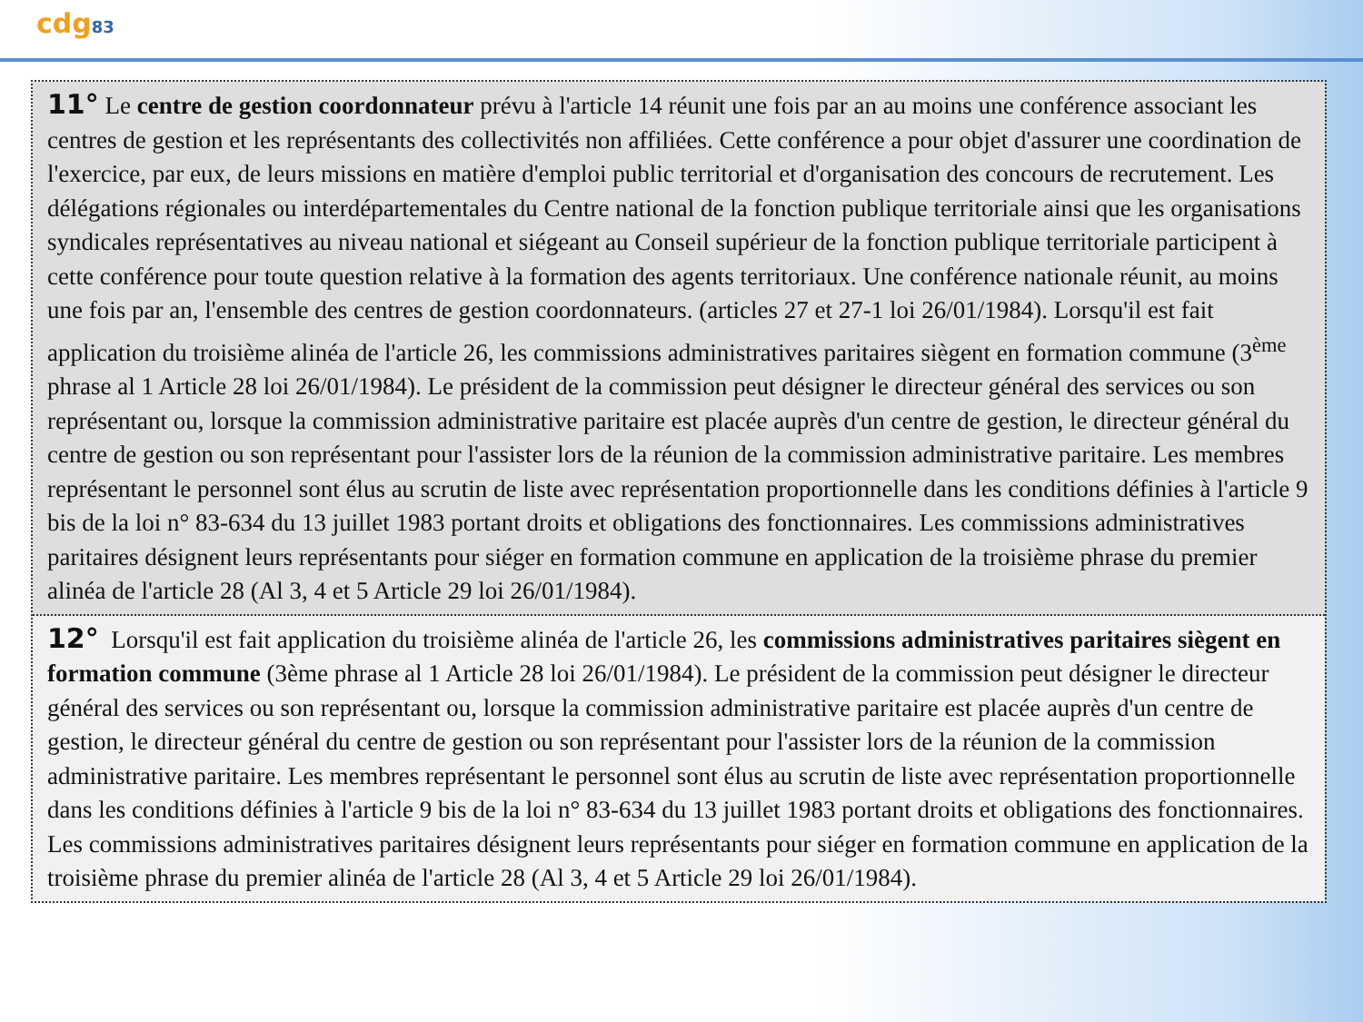cdg83
11° Le centre de gestion coordonnateur prévu à l'article 14 réunit une fois par an au moins une conférence associant les centres de gestion et les représentants des collectivités non affiliées. Cette conférence a pour objet d'assurer une coordination de l'exercice, par eux, de leurs missions en matière d'emploi public territorial et d'organisation des concours de recrutement. Les délégations régionales ou interdépartementales du Centre national de la fonction publique territoriale ainsi que les organisations syndicales représentatives au niveau national et siégeant au Conseil supérieur de la fonction publique territoriale participent à cette conférence pour toute question relative à la formation des agents territoriaux. Une conférence nationale réunit, au moins une fois par an, l'ensemble des centres de gestion coordonnateurs. (articles 27 et 27-1 loi 26/01/1984). Lorsqu'il est fait application du troisième alinéa de l'article 26, les commissions administratives paritaires siègent en formation commune (3<sup>ème</sup> phrase al 1 Article 28 loi 26/01/1984). Le président de la commission peut désigner le directeur général des services ou son représentant ou, lorsque la commission administrative paritaire est placée auprès d'un centre de gestion, le directeur général du centre de gestion ou son représentant pour l'assister lors de la réunion de la commission administrative paritaire. Les membres représentant le personnel sont élus au scrutin de liste avec représentation proportionnelle dans les conditions définies à l'article 9 bis de la loi n° 83-634 du 13 juillet 1983 portant droits et obligations des fonctionnaires. Les commissions administratives paritaires désignent leurs représentants pour siéger en formation commune en application de la troisième phrase du premier alinéa de l'article 28 (Al 3, 4 et 5 Article 29 loi 26/01/1984).
12° Lorsqu'il est fait application du troisième alinéa de l'article 26, les commissions administratives paritaires siègent en formation commune (3ème phrase al 1 Article 28 loi 26/01/1984). Le président de la commission peut désigner le directeur général des services ou son représentant ou, lorsque la commission administrative paritaire est placée auprès d'un centre de gestion, le directeur général du centre de gestion ou son représentant pour l'assister lors de la réunion de la commission administrative paritaire. Les membres représentant le personnel sont élus au scrutin de liste avec représentation proportionnelle dans les conditions définies à l'article 9 bis de la loi n° 83-634 du 13 juillet 1983 portant droits et obligations des fonctionnaires. Les commissions administratives paritaires désignent leurs représentants pour siéger en formation commune en application de la troisième phrase du premier alinéa de l'article 28 (Al 3, 4 et 5 Article 29 loi 26/01/1984).